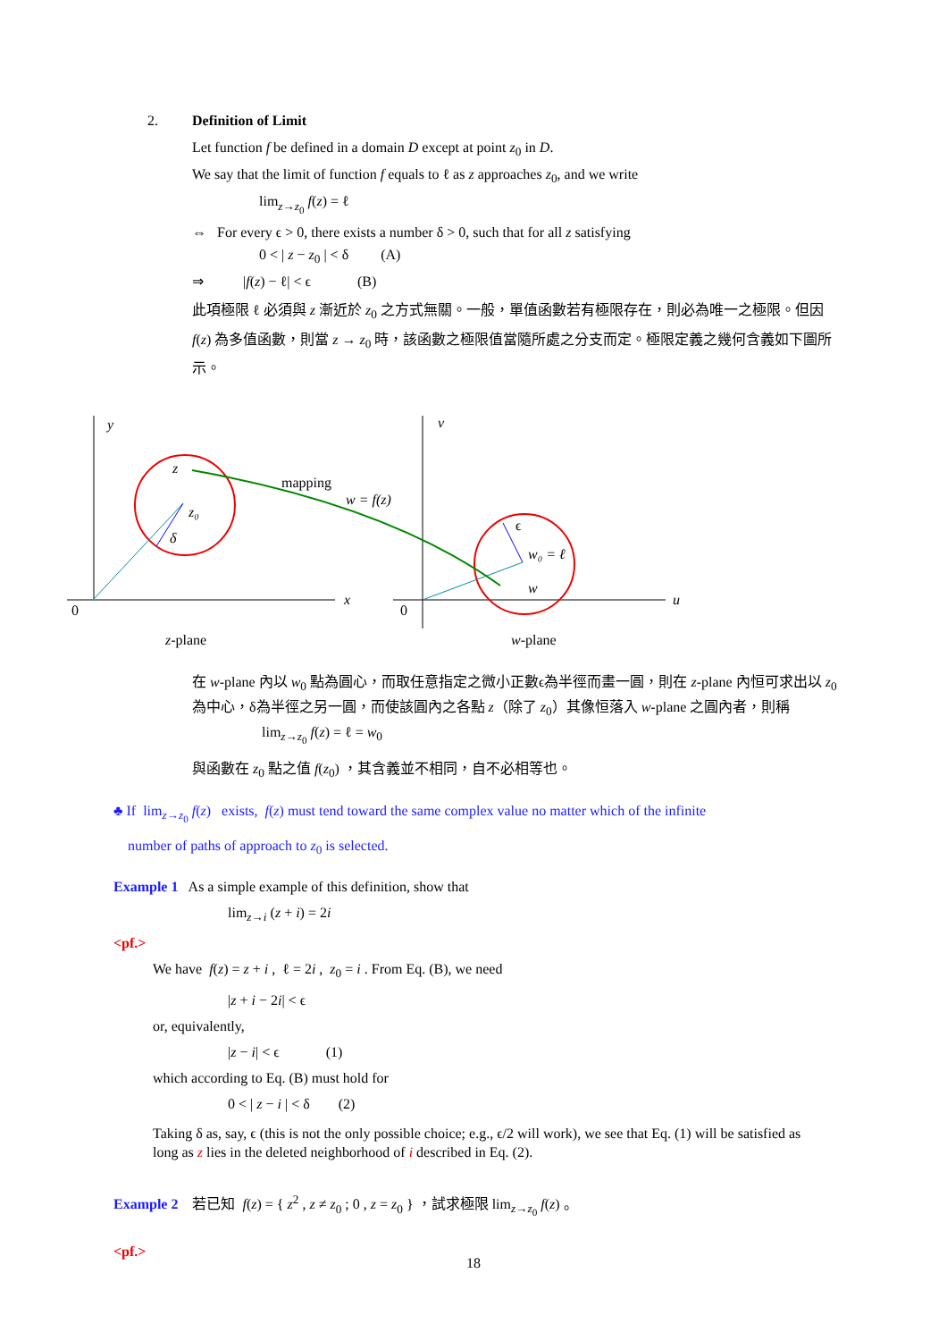2. Definition of Limit
Let function f be defined in a domain D except at point z<sub>0</sub> in D.
We say that the limit of function f equals to ℓ as z approaches z<sub>0</sub>, and we write
lim<sub>z→z<sub>0</sub></sub> f(z) = ℓ
⇔ For every ϵ > 0, there exists a number δ > 0, such that for all z satisfying
0 < | z − z<sub>0</sub> | < δ (A)
⇒ |f(z) − ℓ| < ϵ (B)
此項極限 ℓ 必須與 z 漸近於 z<sub>0</sub> 之方式無關。一般，單值函數若有極限存在，則必為唯一之極限。但因 f(z) 為多值函數，則當 z → z<sub>0</sub> 時，該函數之極限值當隨所處之分支而定。極限定義之幾何含義如下圖所示。
y
v
z
z₀
δ
mapping
w = f(z)
ϵ
w₀ = ℓ
w
0
0
x
u
z-plane
w-plane
在 w-plane 內以 w<sub>0</sub> 點為圓心，而取任意指定之微小正數ϵ為半徑而畫一圓，則在 z-plane 內恒可求出以 z<sub>0</sub> 為中心，δ為半徑之另一圓，而使該圓內之各點 z（除了 z<sub>0</sub>）其像恒落入 w-plane 之圓內者，則稱
lim<sub>z→z<sub>0</sub></sub> f(z) = ℓ = w<sub>0</sub>
與函數在 z<sub>0</sub> 點之值 f(z<sub>0</sub>) ，其含義並不相同，自不必相等也。
♣ If lim<sub>z→z<sub>0</sub></sub> f(z) exists, f(z) must tend toward the same complex value no matter which of the infinite
number of paths of approach to z<sub>0</sub> is selected.
Example 1 As a simple example of this definition, show that
lim<sub>z→i</sub> (z + i) = 2i
<pf.>
We have f(z) = z + i , ℓ = 2i , z<sub>0</sub> = i . From Eq. (B), we need
|z + i − 2i| < ϵ
or, equivalently,
|z − i| < ϵ (1)
which according to Eq. (B) must hold for
0 < | z − i | < δ (2)
Taking δ as, say, ϵ (this is not the only possible choice; e.g., ϵ/2 will work), we see that Eq. (1) will be satisfied as long as z lies in the deleted neighborhood of i described in Eq. (2).
Example 2 若已知 f(z) = { z<sup>2</sup> , z ≠ z<sub>0</sub> ; 0 , z = z<sub>0</sub> } ，試求極限 lim<sub>z→z<sub>0</sub></sub> f(z) 。
<pf.>
18